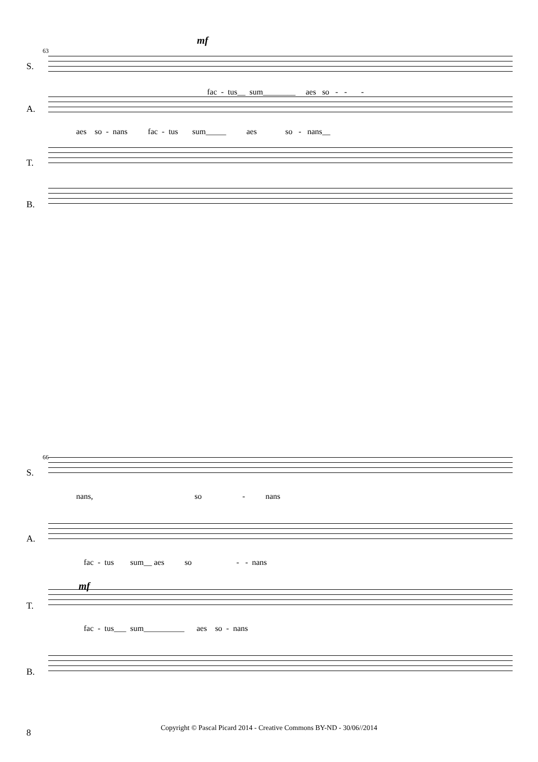63
mf
S.
fac - tus__ sum________ aes so - - -
A.
aes so - nans fac - tus sum_____ aes so - nans__
T.
B.
66
S.
nans, so - nans
A.
fac - tus sum__ aes so - - nans
mf
T.
fac - tus___ sum__________ aes so - nans
B.
8
Copyright © Pascal Picard 2014 - Creative Commons BY-ND - 30/06//2014